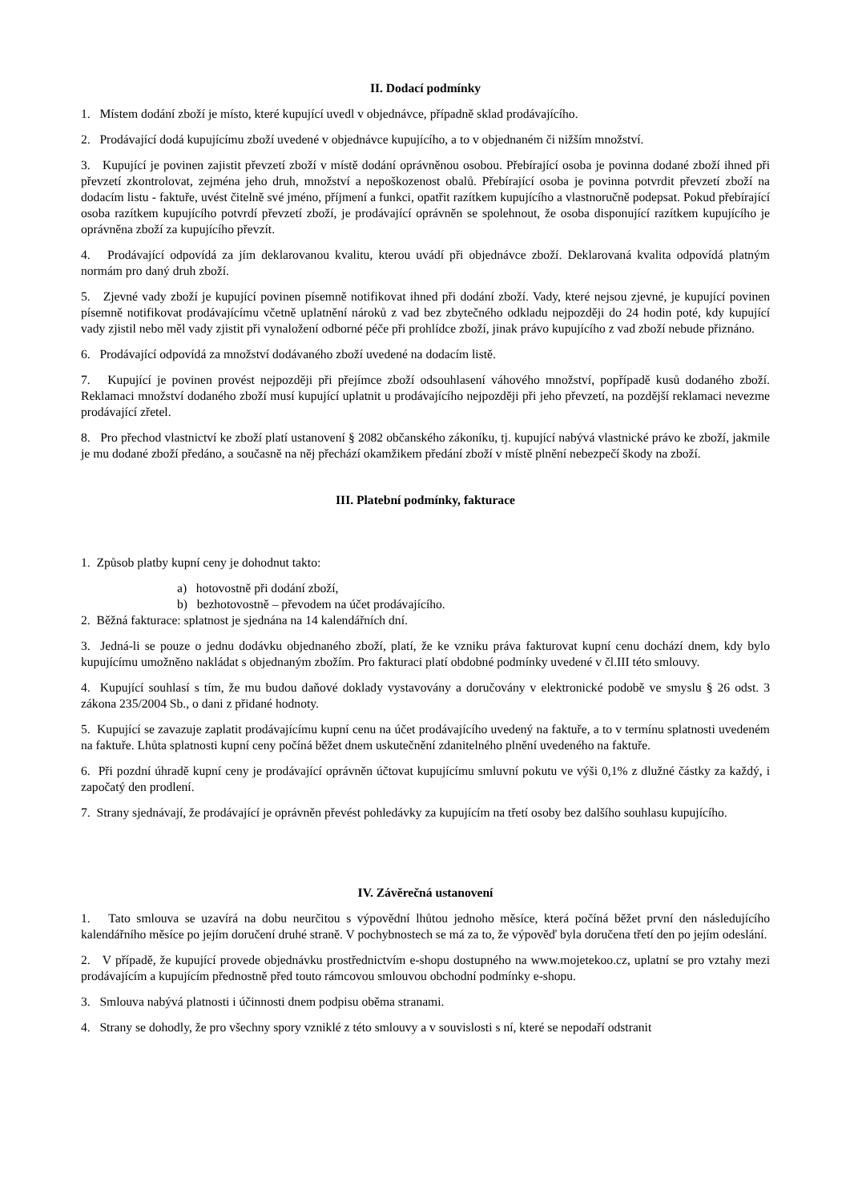II. Dodací podmínky
1. Místem dodání zboží je místo, které kupující uvedl v objednávce, případně sklad prodávajícího.
2. Prodávající dodá kupujícímu zboží uvedené v objednávce kupujícího, a to v objednaném či nižším množství.
3. Kupující je povinen zajistit převzetí zboží v místě dodání oprávněnou osobou. Přebírající osoba je povinna dodané zboží ihned při převzetí zkontrolovat, zejména jeho druh, množství a nepoškozenost obalů. Přebírající osoba je povinna potvrdit převzetí zboží na dodacím listu - faktuře, uvést čitelně své jméno, příjmení a funkci, opatřit razítkem kupujícího a vlastnoručně podepsat. Pokud přebírající osoba razítkem kupujícího potvrdí převzetí zboží, je prodávající oprávněn se spolehnout, že osoba disponující razítkem kupujícího je oprávněna zboží za kupujícího převzít.
4. Prodávající odpovídá za jím deklarovanou kvalitu, kterou uvádí při objednávce zboží. Deklarovaná kvalita odpovídá platným normám pro daný druh zboží.
5. Zjevné vady zboží je kupující povinen písemně notifikovat ihned při dodání zboží. Vady, které nejsou zjevné, je kupující povinen písemně notifikovat prodávajícímu včetně uplatnění nároků z vad bez zbytečného odkladu nejpozději do 24 hodin poté, kdy kupující vady zjistil nebo měl vady zjistit při vynaložení odborné péče při prohlídce zboží, jinak právo kupujícího z vad zboží nebude přiznáno.
6. Prodávající odpovídá za množství dodávaného zboží uvedené na dodacím listě.
7. Kupující je povinen provést nejpozději při přejímce zboží odsouhlasení váhového množství, popřípadě kusů dodaného zboží. Reklamaci množství dodaného zboží musí kupující uplatnit u prodávajícího nejpozději při jeho převzetí, na pozdější reklamaci nevezme prodávající zřetel.
8. Pro přechod vlastnictví ke zboží platí ustanovení § 2082 občanského zákoníku, tj. kupující nabývá vlastnické právo ke zboží, jakmile je mu dodané zboží předáno, a současně na něj přechází okamžikem předání zboží v místě plnění nebezpečí škody na zboží.
III. Platební podmínky, fakturace
1. Způsob platby kupní ceny je dohodnut takto:
a) hotovostně při dodání zboží,
b) bezhotovostně – převodem na účet prodávajícího.
2. Běžná fakturace: splatnost je sjednána na 14 kalendářních dní.
3. Jedná-li se pouze o jednu dodávku objednaného zboží, platí, že ke vzniku práva fakturovat kupní cenu dochází dnem, kdy bylo kupujícímu umožněno nakládat s objednaným zbožím. Pro fakturaci platí obdobné podmínky uvedené v čl.III této smlouvy.
4. Kupující souhlasí s tím, že mu budou daňové doklady vystavovány a doručovány v elektronické podobě ve smyslu § 26 odst. 3 zákona 235/2004 Sb., o dani z přidané hodnoty.
5. Kupující se zavazuje zaplatit prodávajícímu kupní cenu na účet prodávajícího uvedený na faktuře, a to v termínu splatnosti uvedeném na faktuře. Lhůta splatnosti kupní ceny počíná běžet dnem uskutečnění zdanitelného plnění uvedeného na faktuře.
6. Při pozdní úhradě kupní ceny je prodávající oprávněn účtovat kupujícímu smluvní pokutu ve výši 0,1% z dlužné částky za každý, i započatý den prodlení.
7. Strany sjednávají, že prodávající je oprávněn převést pohledávky za kupujícím na třetí osoby bez dalšího souhlasu kupujícího.
IV. Závěrečná ustanovení
1. Tato smlouva se uzavírá na dobu neurčitou s výpovědní lhůtou jednoho měsíce, která počíná běžet první den následujícího kalendářního měsíce po jejím doručení druhé straně. V pochybnostech se má za to, že výpověď byla doručena třetí den po jejím odeslání.
2. V případě, že kupující provede objednávku prostřednictvím e-shopu dostupného na www.mojetekoo.cz, uplatní se pro vztahy mezi prodávajícím a kupujícím přednostně před touto rámcovou smlouvou obchodní podmínky e-shopu.
3. Smlouva nabývá platnosti i účinnosti dnem podpisu oběma stranami.
4. Strany se dohodly, že pro všechny spory vzniklé z této smlouvy a v souvislosti s ní, které se nepodaří odstranit